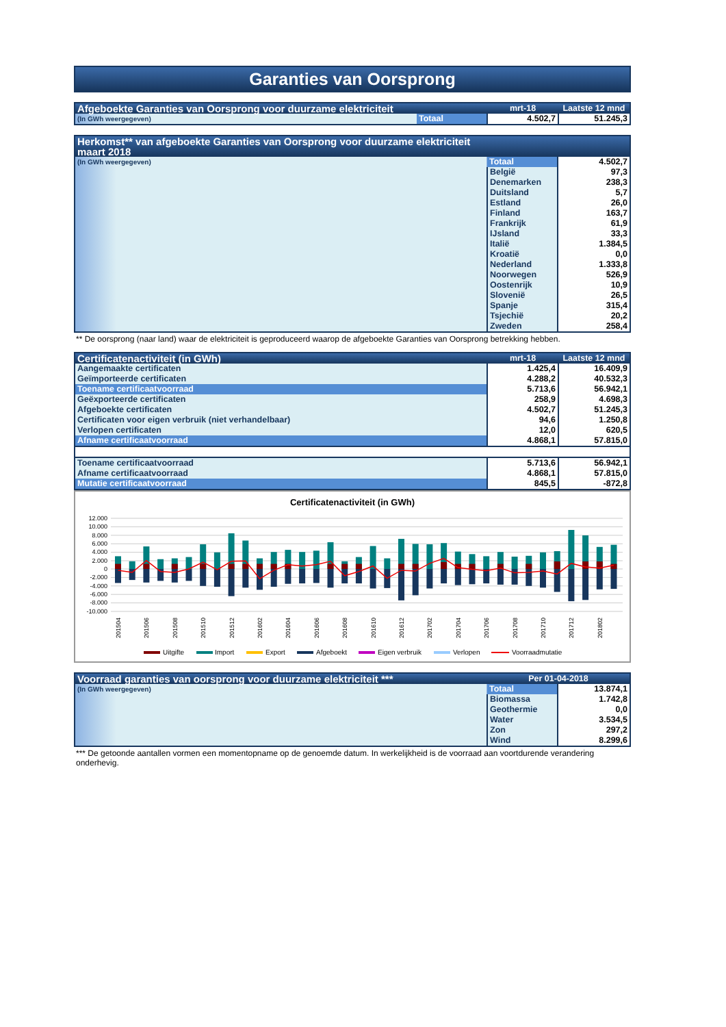Garanties van Oorsprong
| Afgeboekte Garanties van Oorsprong voor duurzame elektriciteit | | mrt-18 | Laatste 12 mnd |
| --- | --- | --- | --- |
| (In GWh weergegeven) | Totaal | 4.502,7 | 51.245,3 |
| Herkomst** van afgeboekte Garanties van Oorsprong voor duurzame elektriciteit maart 2018 | | |
| --- | --- | --- |
| (In GWh weergegeven) | Totaal | 4.502,7 |
| | België | 97,3 |
| | Denemarken | 238,3 |
| | Duitsland | 5,7 |
| | Estland | 26,0 |
| | Finland | 163,7 |
| | Frankrijk | 61,9 |
| | IJsland | 33,3 |
| | Italië | 1.384,5 |
| | Kroatië | 0,0 |
| | Nederland | 1.333,8 |
| | Noorwegen | 526,9 |
| | Oostenrijk | 10,9 |
| | Slovenië | 26,5 |
| | Spanje | 315,4 |
| | Tsjechië | 20,2 |
| | Zweden | 258,4 |
** De oorsprong (naar land) waar de elektriciteit is geproduceerd waarop de afgeboekte Garanties van Oorsprong betrekking hebben.
| Certificatenactiviteit (in GWh) | mrt-18 | Laatste 12 mnd |
| --- | --- | --- |
| Aangemaakte certificaten | 1.425,4 | 16.409,9 |
| Geïmporteerde certificaten | 4.288,2 | 40.532,3 |
| Toename certificaatvoorraad | 5.713,6 | 56.942,1 |
| Geëxporteerde certificaten | 258,9 | 4.698,3 |
| Afgeboekte certificaten | 4.502,7 | 51.245,3 |
| Certificaten voor eigen verbruik (niet verhandelbaar) | 94,6 | 1.250,8 |
| Verlopen certificaten | 12,0 | 620,5 |
| Afname certificaatvoorraad | 4.868,1 | 57.815,0 |
| Toename certificaatvoorraad | 5.713,6 | 56.942,1 |
| Afname certificaatvoorraad | 4.868,1 | 57.815,0 |
| Mutatie certificaatvoorraad | 845,5 | -872,8 |
Certificatenactiviteit (in GWh)
12.000
10.000
8.000
6.000
4.000
2.000
0
-2.000
-4.000
-6.000
-8.000
-10.000
201504
201506
201508
201510
201512
201602
201604
201606
201608
201610
201612
201702
201704
201706
201708
201710
201712
201802
Uitgifte
Import
Export
Afgeboekt
Eigen verbruik
Verlopen
Voorraadmutatie
| Voorraad garanties van oorsprong voor duurzame elektriciteit *** | Per 01-04-2018 | |
| --- | --- | --- |
| (In GWh weergegeven) | Totaal | 13.874,1 |
| | Biomassa | 1.742,8 |
| | Geothermie | 0,0 |
| | Water | 3.534,5 |
| | Zon | 297,2 |
| | Wind | 8.299,6 |
*** De getoonde aantallen vormen een momentopname op de genoemde datum. In werkelijkheid is de voorraad aan voortdurende verandering onderhevig.